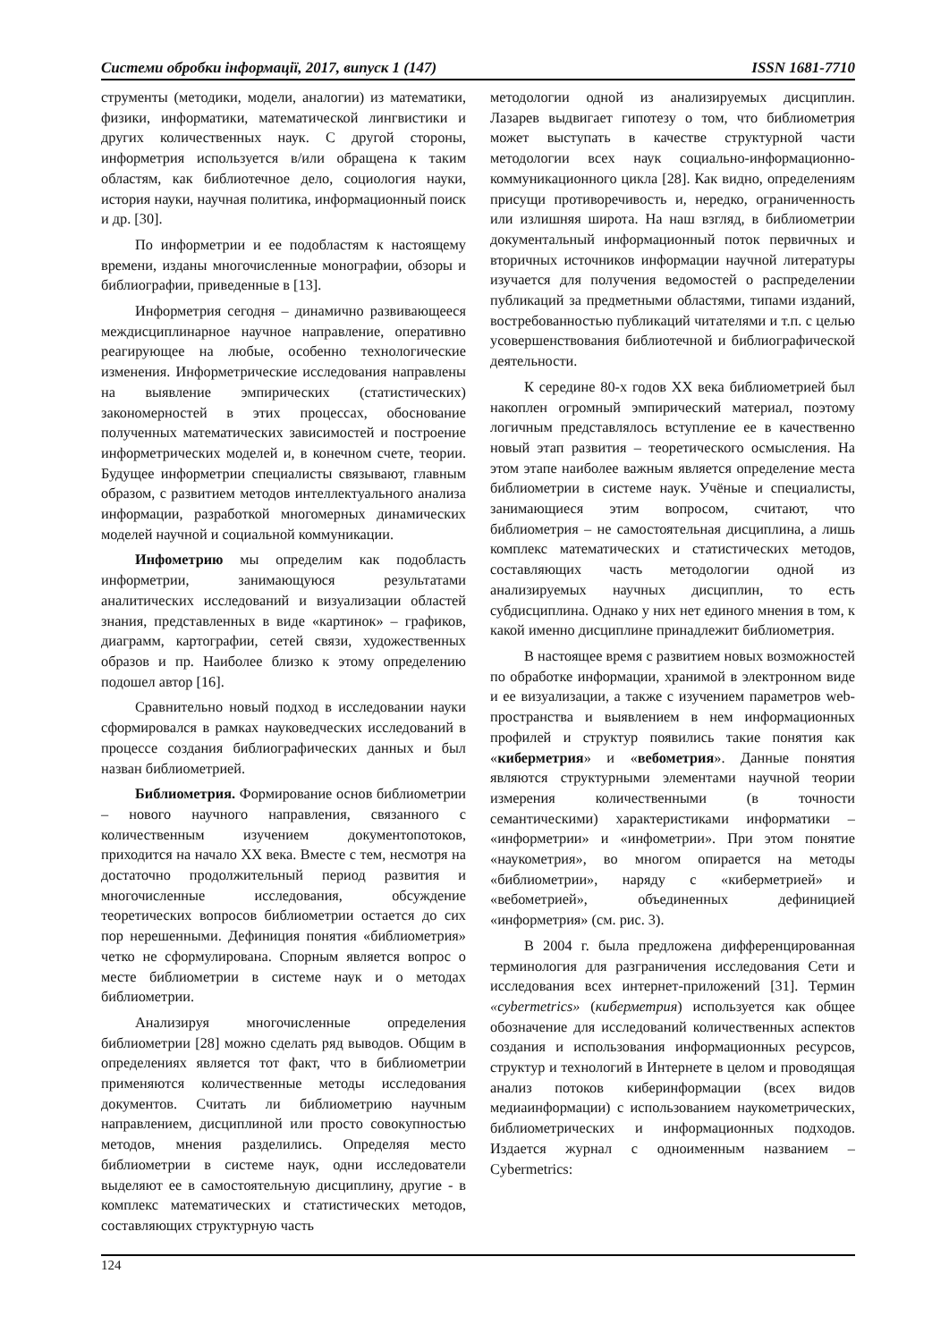Системи обробки інформації, 2017, випуск 1 (147) ISSN 1681-7710
струменты (методики, модели, аналогии) из математики, физики, информатики, математической лингвистики и других количественных наук. С другой стороны, информетрия используется в/или обращена к таким областям, как библиотечное дело, социология науки, история науки, научная политика, информационный поиск и др. [30].
По информетрии и ее подобластям к настоящему времени, изданы многочисленные монографии, обзоры и библиографии, приведенные в [13].
Информетрия сегодня – динамично развивающееся междисциплинарное научное направление, оперативно реагирующее на любые, особенно технологические изменения. Информетрические исследования направлены на выявление эмпирических (статистических) закономерностей в этих процессах, обоснование полученных математических зависимостей и построение информетрических моделей и, в конечном счете, теории. Будущее информетрии специалисты связывают, главным образом, с развитием методов интеллектуального анализа информации, разработкой многомерных динамических моделей научной и социальной коммуникации.
Инфометрию мы определим как подобласть информетрии, занимающуюся результатами аналитических исследований и визуализации областей знания, представленных в виде «картинок» – графиков, диаграмм, картографии, сетей связи, художественных образов и пр. Наиболее близко к этому определению подошел автор [16].
Сравнительно новый подход в исследовании науки сформировался в рамках науковедческих исследований в процессе создания библиографических данных и был назван библиометрией.
Библиометрия. Формирование основ библиометрии – нового научного направления, связанного с количественным изучением документопотоков, приходится на начало XX века. Вместе с тем, несмотря на достаточно продолжительный период развития и многочисленные исследования, обсуждение теоретических вопросов библиометрии остается до сих пор нерешенными. Дефиниция понятия «библиометрия» четко не сформулирована. Спорным является вопрос о месте библиометрии в системе наук и о методах библиометрии.
Анализируя многочисленные определения библиометрии [28] можно сделать ряд выводов. Общим в определениях является тот факт, что в библиометрии применяются количественные методы исследования документов. Считать ли библиометрию научным направлением, дисциплиной или просто совокупностью методов, мнения разделились. Определяя место библиометрии в системе наук, одни исследователи выделяют ее в самостоятельную дисциплину, другие - в комплекс математических и статистических методов, составляющих структурную часть
методологии одной из анализируемых дисциплин. Лазарев выдвигает гипотезу о том, что библиометрия может выступать в качестве структурной части методологии всех наук социально-информационно-коммуникационного цикла [28]. Как видно, определениям присущи противоречивость и, нередко, ограниченность или излишняя широта. На наш взгляд, в библиометрии документальный информационный поток первичных и вторичных источников информации научной литературы изучается для получения ведомостей о распределении публикаций за предметными областями, типами изданий, востребованностью публикаций читателями и т.п. с целью усовершенствования библиотечной и библиографической деятельности.
К середине 80-х годов XX века библиометрией был накоплен огромный эмпирический материал, поэтому логичным представлялось вступление ее в качественно новый этап развития – теоретического осмысления. На этом этапе наиболее важным является определение места библиометрии в системе наук. Учёные и специалисты, занимающиеся этим вопросом, считают, что библиометрия – не самостоятельная дисциплина, а лишь комплекс математических и статистических методов, составляющих часть методологии одной из анализируемых научных дисциплин, то есть субдисциплина. Однако у них нет единого мнения в том, к какой именно дисциплине принадлежит библиометрия.
В настоящее время с развитием новых возможностей по обработке информации, хранимой в электронном виде и ее визуализации, а также с изучением параметров web-пространства и выявлением в нем информационных профилей и структур появились такие понятия как «киберметрия» и «вебометрия». Данные понятия являются структурными элементами научной теории измерения количественными (в точности семантическими) характеристиками информатики – «информетрии» и «инфометрии». При этом понятие «наукометрия», во многом опирается на методы «библиометрии», наряду с «киберметрией» и «вебометрией», объединенных дефиницией «информетрия» (см. рис. 3).
В 2004 г. была предложена дифференцированная терминология для разграничения исследования Сети и исследования всех интернет-приложений [31]. Термин «cybermetrics» (киберметрия) используется как общее обозначение для исследований количественных аспектов создания и использования информационных ресурсов, структур и технологий в Интернете в целом и проводящая анализ потоков киберинформации (всех видов медиаинформации) с использованием наукометрических, библиометрических и информационных подходов. Издается журнал с одноименным названием – Cybermetrics:
124